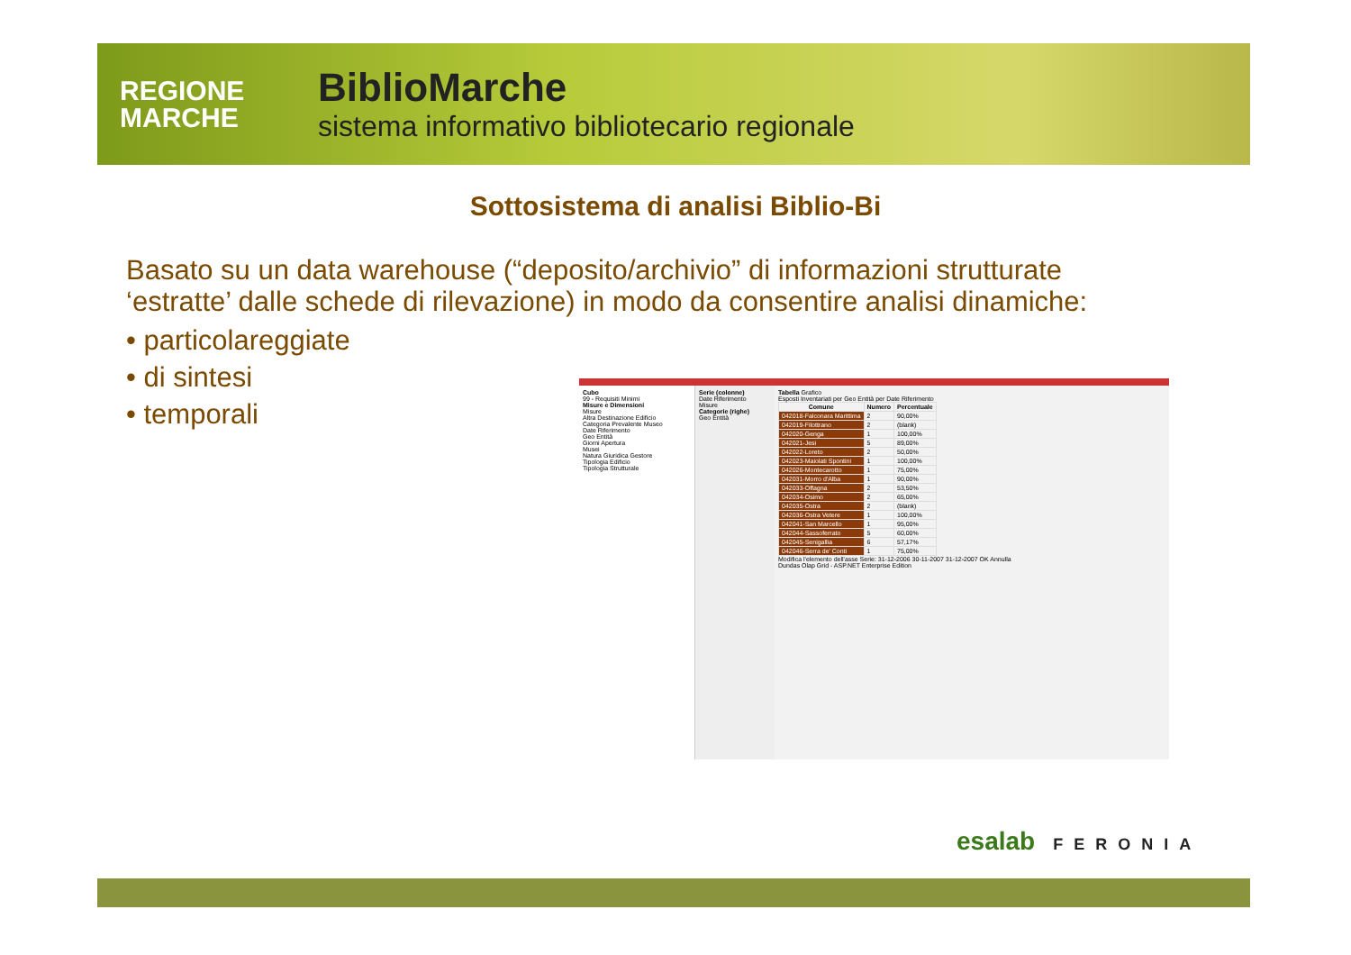REGIONE
MARCHE
BiblioMarche
sistema informativo bibliotecario regionale
Sottosistema di analisi Biblio-Bi
Basato su un data warehouse (“deposito/archivio” di informazioni strutturate ‘estratte’ dalle schede di rilevazione) in modo da consentire analisi dinamiche:
• particolareggiate
• di sintesi
• temporali
Cubo
99 - Requisiti Minimi
Misure e Dimensioni
Misure
Altra Destinazione Edificio
Categoria Prevalente Museo
Date Riferimento
Geo Entità
Giorni Apertura
Musei
Natura Giuridica Gestore
Tipologia Edificio
Tipologia Strutturale
Serie (colonne)
Date Riferimento
Misure
Categorie (righe)
Geo Entità
Tabella Grafico
Esposti Inventariati per Geo Entità per Date Riferimento
| Comune | Numero | Percentuale |
| --- | --- | --- |
| 042018-Falconara Marittima | 2 | 90,00% |
| 042019-Filottrano | 2 | (blank) |
| 042020-Genga | 1 | 100,00% |
| 042021-Jesi | 5 | 89,00% |
| 042022-Loreto | 2 | 50,00% |
| 042023-Maiolati Spontini | 1 | 100,00% |
| 042026-Montecarotto | 1 | 75,00% |
| 042031-Morro d'Alba | 1 | 90,00% |
| 042033-Offagna | 2 | 53,50% |
| 042034-Osimo | 2 | 65,00% |
| 042035-Ostra | 2 | (blank) |
| 042036-Ostra Vetere | 1 | 100,00% |
| 042041-San Marcello | 1 | 95,00% |
| 042044-Sassoferrato | 5 | 60,00% |
| 042045-Senigallia | 6 | 57,17% |
| 042046-Serra de' Conti | 1 | 75,00% |
Modifica l'elemento dell'asse Serie: 31-12-2006 30-11-2007 31-12-2007 OK Annulla
Dundas Olap Grid - ASP.NET Enterprise Edition
esalab FERONIA